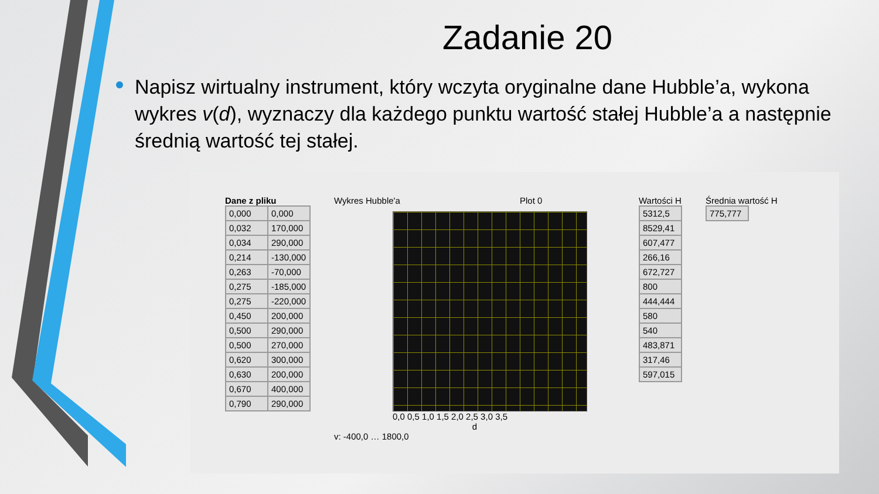Zadanie 20
Napisz wirtualny instrument, który wczyta oryginalne dane Hubble’a, wykona wykres v(d), wyznaczy dla każdego punktu wartość stałej Hubble’a a następnie średnią wartość tej stałej.
Dane z pliku
| 0,000 | 0,000 |
| 0,032 | 170,000 |
| 0,034 | 290,000 |
| 0,214 | -130,000 |
| 0,263 | -70,000 |
| 0,275 | -185,000 |
| 0,275 | -220,000 |
| 0,450 | 200,000 |
| 0,500 | 290,000 |
| 0,500 | 270,000 |
| 0,620 | 300,000 |
| 0,630 | 200,000 |
| 0,670 | 400,000 |
| 0,790 | 290,000 |
Wykres Hubble'a Plot 0
0,0 0,5 1,0 1,5 2,0 2,5 3,0 3,5
d
v: -400,0 … 1800,0
Wartości H
| 5312,5 |
| 8529,41 |
| 607,477 |
| 266,16 |
| 672,727 |
| 800 |
| 444,444 |
| 580 |
| 540 |
| 483,871 |
| 317,46 |
| 597,015 |
Średnia wartość H
| 775,777 |